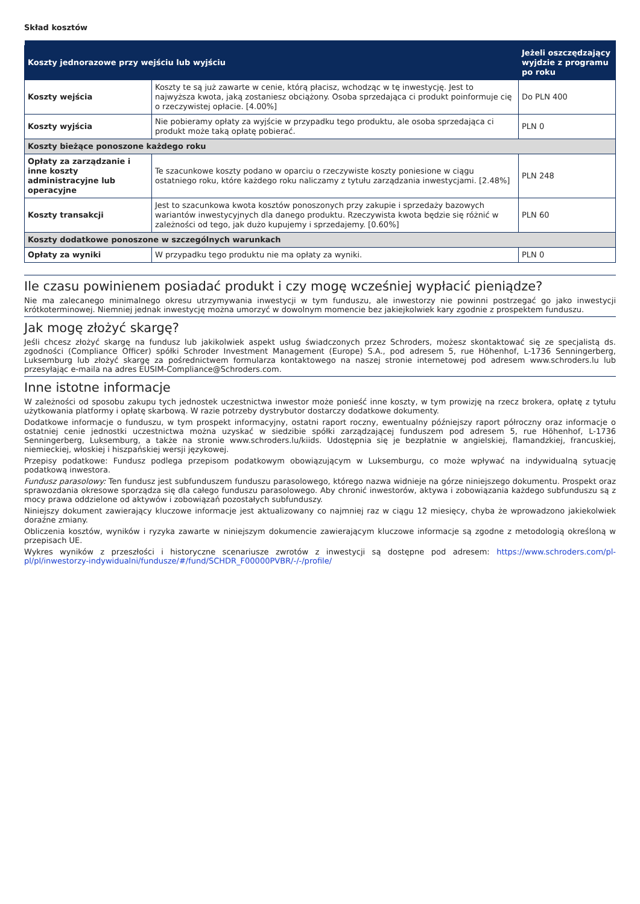Skład kosztów
| Koszty jednorazowe przy wejściu lub wyjściu | | Jeżeli oszczędzający wyjdzie z programu po roku |
| --- | --- | --- |
| Koszty wejścia | Koszty te są już zawarte w cenie, którą płacisz, wchodząc w tę inwestycję. Jest to najwyższa kwota, jaką zostaniesz obciążony. Osoba sprzedająca ci produkt poinformuje cię o rzeczywistej opłacie. [4.00%] | Do PLN 400 |
| Koszty wyjścia | Nie pobieramy opłaty za wyjście w przypadku tego produktu, ale osoba sprzedająca ci produkt może taką opłatę pobierać. | PLN 0 |
| Koszty bieżące ponoszone każdego roku | | |
| Opłaty za zarządzanie i inne koszty administracyjne lub operacyjne | Te szacunkowe koszty podano w oparciu o rzeczywiste koszty poniesione w ciągu ostatniego roku, które każdego roku naliczamy z tytułu zarządzania inwestycjami. [2.48%] | PLN 248 |
| Koszty transakcji | Jest to szacunkowa kwota kosztów ponoszonych przy zakupie i sprzedaży bazowych wariantów inwestycyjnych dla danego produktu. Rzeczywista kwota będzie się różnić w zależności od tego, jak dużo kupujemy i sprzedajemy. [0.60%] | PLN 60 |
| Koszty dodatkowe ponoszone w szczególnych warunkach | | |
| Opłaty za wyniki | W przypadku tego produktu nie ma opłaty za wyniki. | PLN 0 |
Ile czasu powinienem posiadać produkt i czy mogę wcześniej wypłacić pieniądze?
Nie ma zalecanego minimalnego okresu utrzymywania inwestycji w tym funduszu, ale inwestorzy nie powinni postrzegać go jako inwestycji krótkoterminowej. Niemniej jednak inwestycję można umorzyć w dowolnym momencie bez jakiejkolwiek kary zgodnie z prospektem funduszu.
Jak mogę złożyć skargę?
Jeśli chcesz złożyć skargę na fundusz lub jakikolwiek aspekt usług świadczonych przez Schroders, możesz skontaktować się ze specjalistą ds. zgodności (Compliance Officer) spółki Schroder Investment Management (Europe) S.A., pod adresem 5, rue Höhenhof, L-1736 Senningerberg, Luksemburg lub złożyć skargę za pośrednictwem formularza kontaktowego na naszej stronie internetowej pod adresem www.schroders.lu lub przesyłając e-maila na adres EUSIM-Compliance@Schroders.com.
Inne istotne informacje
W zależności od sposobu zakupu tych jednostek uczestnictwa inwestor może ponieść inne koszty, w tym prowizję na rzecz brokera, opłatę z tytułu użytkowania platformy i opłatę skarbową. W razie potrzeby dystrybutor dostarczy dodatkowe dokumenty.
Dodatkowe informacje o funduszu, w tym prospekt informacyjny, ostatni raport roczny, ewentualny późniejszy raport półroczny oraz informacje o ostatniej cenie jednostki uczestnictwa można uzyskać w siedzibie spółki zarządzającej funduszem pod adresem 5, rue Höhenhof, L-1736 Senningerberg, Luksemburg, a także na stronie www.schroders.lu/kiids. Udostępnia się je bezpłatnie w angielskiej, flamandzkiej, francuskiej, niemieckiej, włoskiej i hiszpańskiej wersji językowej.
Przepisy podatkowe: Fundusz podlega przepisom podatkowym obowiązującym w Luksemburgu, co może wpływać na indywidualną sytuację podatkową inwestora.
Fundusz parasolowy: Ten fundusz jest subfunduszem funduszu parasolowego, którego nazwa widnieje na górze niniejszego dokumentu. Prospekt oraz sprawozdania okresowe sporządza się dla całego funduszu parasolowego. Aby chronić inwestorów, aktywa i zobowiązania każdego subfunduszu są z mocy prawa oddzielone od aktywów i zobowiązań pozostałych subfunduszy.
Niniejszy dokument zawierający kluczowe informacje jest aktualizowany co najmniej raz w ciągu 12 miesięcy, chyba że wprowadzono jakiekolwiek doraźne zmiany.
Obliczenia kosztów, wyników i ryzyka zawarte w niniejszym dokumencie zawierającym kluczowe informacje są zgodne z metodologią określoną w przepisach UE.
Wykres wyników z przeszłości i historyczne scenariusze zwrotów z inwestycji są dostępne pod adresem: https://www.schroders.com/pl-pl/pl/inwestorzy-indywidualni/fundusze/#/fund/SCHDR_F00000PVBR/-/-/profile/